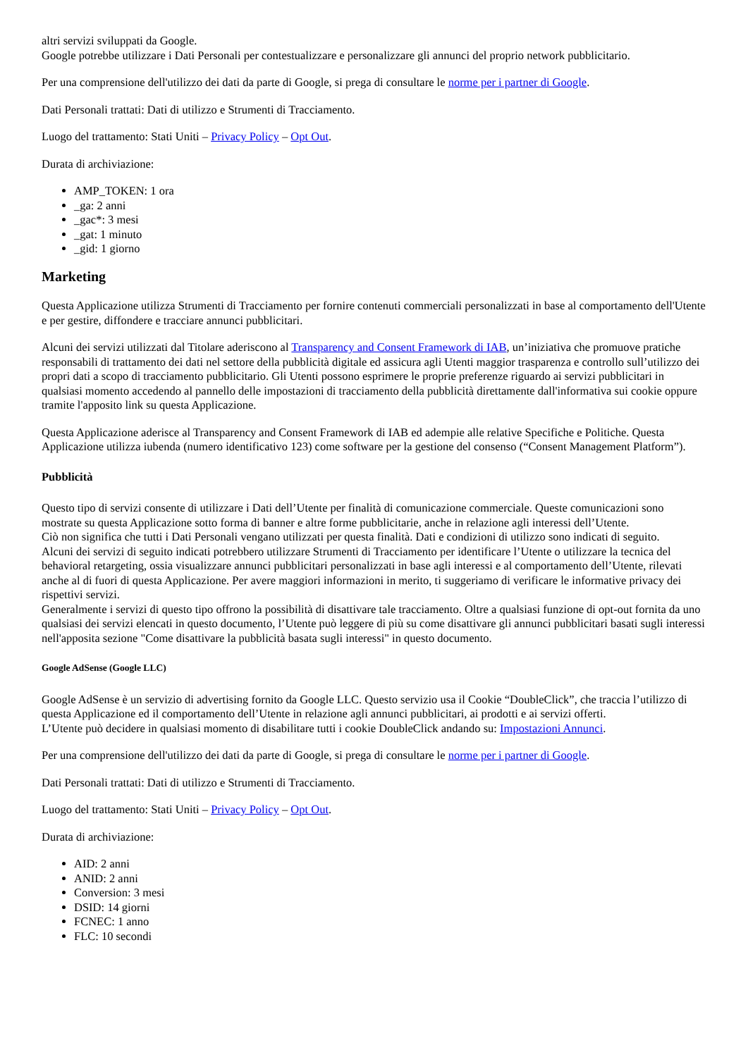altri servizi sviluppati da Google.
Google potrebbe utilizzare i Dati Personali per contestualizzare e personalizzare gli annunci del proprio network pubblicitario.
Per una comprensione dell'utilizzo dei dati da parte di Google, si prega di consultare le norme per i partner di Google.
Dati Personali trattati: Dati di utilizzo e Strumenti di Tracciamento.
Luogo del trattamento: Stati Uniti – Privacy Policy – Opt Out.
Durata di archiviazione:
AMP_TOKEN: 1 ora
_ga: 2 anni
_gac*: 3 mesi
_gat: 1 minuto
_gid: 1 giorno
Marketing
Questa Applicazione utilizza Strumenti di Tracciamento per fornire contenuti commerciali personalizzati in base al comportamento dell'Utente e per gestire, diffondere e tracciare annunci pubblicitari.
Alcuni dei servizi utilizzati dal Titolare aderiscono al Transparency and Consent Framework di IAB, un’iniziativa che promuove pratiche responsabili di trattamento dei dati nel settore della pubblicità digitale ed assicura agli Utenti maggior trasparenza e controllo sull’utilizzo dei propri dati a scopo di tracciamento pubblicitario. Gli Utenti possono esprimere le proprie preferenze riguardo ai servizi pubblicitari in qualsiasi momento accedendo al pannello delle impostazioni di tracciamento della pubblicità direttamente dall'informativa sui cookie oppure tramite l'apposito link su questa Applicazione.
Questa Applicazione aderisce al Transparency and Consent Framework di IAB ed adempie alle relative Specifiche e Politiche. Questa Applicazione utilizza iubenda (numero identificativo 123) come software per la gestione del consenso (“Consent Management Platform”).
Pubblicità
Questo tipo di servizi consente di utilizzare i Dati dell’Utente per finalità di comunicazione commerciale. Queste comunicazioni sono mostrate su questa Applicazione sotto forma di banner e altre forme pubblicitarie, anche in relazione agli interessi dell’Utente.
Ciò non significa che tutti i Dati Personali vengano utilizzati per questa finalità. Dati e condizioni di utilizzo sono indicati di seguito.
Alcuni dei servizi di seguito indicati potrebbero utilizzare Strumenti di Tracciamento per identificare l’Utente o utilizzare la tecnica del behavioral retargeting, ossia visualizzare annunci pubblicitari personalizzati in base agli interessi e al comportamento dell’Utente, rilevati anche al di fuori di questa Applicazione. Per avere maggiori informazioni in merito, ti suggeriamo di verificare le informative privacy dei rispettivi servizi.
Generalmente i servizi di questo tipo offrono la possibilità di disattivare tale tracciamento. Oltre a qualsiasi funzione di opt-out fornita da uno qualsiasi dei servizi elencati in questo documento, l’Utente può leggere di più su come disattivare gli annunci pubblicitari basati sugli interessi nell'apposita sezione "Come disattivare la pubblicità basata sugli interessi" in questo documento.
Google AdSense (Google LLC)
Google AdSense è un servizio di advertising fornito da Google LLC. Questo servizio usa il Cookie “DoubleClick”, che traccia l’utilizzo di questa Applicazione ed il comportamento dell’Utente in relazione agli annunci pubblicitari, ai prodotti e ai servizi offerti.
L’Utente può decidere in qualsiasi momento di disabilitare tutti i cookie DoubleClick andando su: Impostazioni Annunci.
Per una comprensione dell'utilizzo dei dati da parte di Google, si prega di consultare le norme per i partner di Google.
Dati Personali trattati: Dati di utilizzo e Strumenti di Tracciamento.
Luogo del trattamento: Stati Uniti – Privacy Policy – Opt Out.
Durata di archiviazione:
AID: 2 anni
ANID: 2 anni
Conversion: 3 mesi
DSID: 14 giorni
FCNEC: 1 anno
FLC: 10 secondi